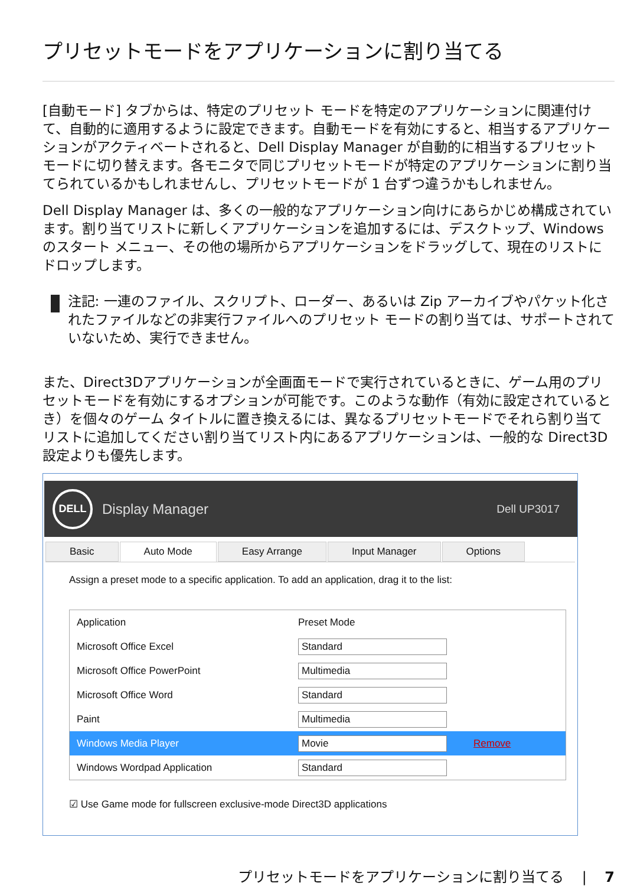プリセットモードをアプリケーションに割り当てる
[自動モード] タブからは、特定のプリセット モードを特定のアプリケーションに関連付けて、自動的に適用するように設定できます。自動モードを有効にすると、相当するアプリケーションがアクティベートされると、Dell Display Manager が自動的に相当するプリセット モードに切り替えます。各モニタで同じプリセットモードが特定のアプリケーションに割り当てられているかもしれませんし、プリセットモードが 1 台ずつ違うかもしれません。
Dell Display Manager は、多くの一般的なアプリケーション向けにあらかじめ構成されています。割り当てリストに新しくアプリケーションを追加するには、デスクトップ、Windows のスタート メニュー、その他の場所からアプリケーションをドラッグして、現在のリストにドロップします。
注記: 一連のファイル、スクリプト、ローダー、あるいは Zip アーカイブやパケット化されたファイルなどの非実行ファイルへのプリセット モードの割り当ては、サポートされていないため、実行できません。
また、Direct3Dアプリケーションが全画面モードで実行されているときに、ゲーム用のプリセットモードを有効にするオプションが可能です。このような動作（有効に設定されているとき）を個々のゲーム タイトルに置き換えるには、異なるプリセットモードでそれら割り当てリストに追加してください割り当てリスト内にあるアプリケーションは、一般的な Direct3D 設定よりも優先します。
DELL
Display Manager Dell UP3017
Basic Auto Mode Easy Arrange Input Manager Options
Assign a preset mode to a specific application. To add an application, drag it to the list:
Application Preset Mode
Microsoft Office Excel Standard
Microsoft Office PowerPoint Multimedia
Microsoft Office Word Standard
Paint Multimedia
Windows Media Player Movie Remove
Windows Wordpad Application Standard
☑ Use Game mode for fullscreen exclusive-mode Direct3D applications
プリセットモードをアプリケーションに割り当てる | 7